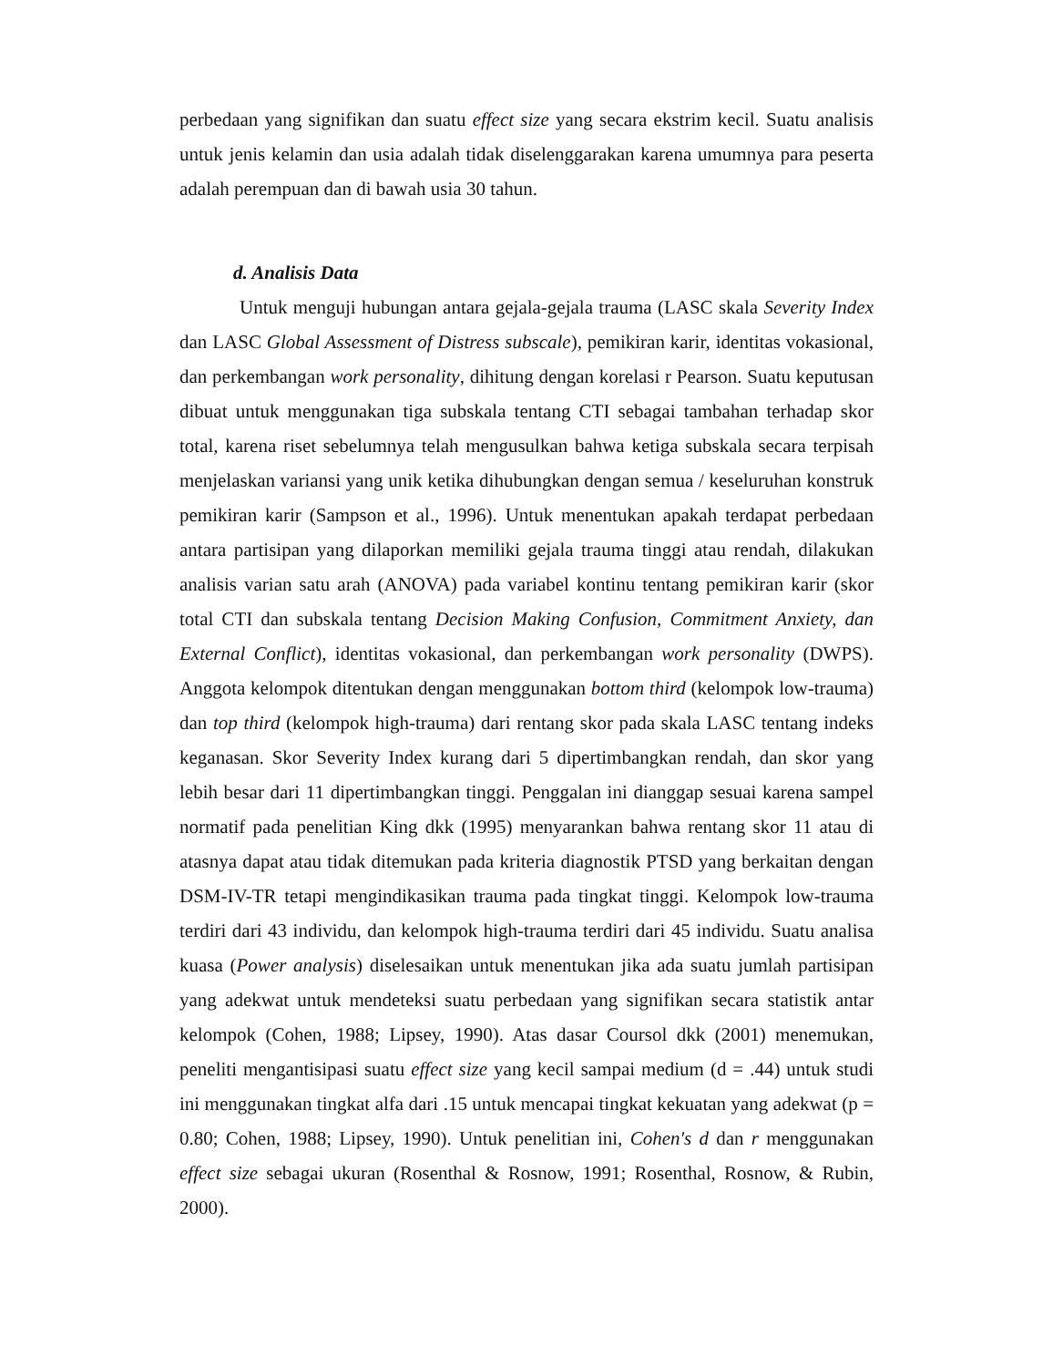perbedaan yang signifikan dan suatu effect size yang secara ekstrim kecil. Suatu analisis untuk jenis kelamin dan usia adalah tidak diselenggarakan karena umumnya para peserta adalah perempuan dan di bawah usia 30 tahun.
d. Analisis Data
Untuk menguji hubungan antara gejala-gejala trauma (LASC skala Severity Index dan LASC Global Assessment of Distress subscale), pemikiran karir, identitas vokasional, dan perkembangan work personality, dihitung dengan korelasi r Pearson. Suatu keputusan dibuat untuk menggunakan tiga subskala tentang CTI sebagai tambahan terhadap skor total, karena riset sebelumnya telah mengusulkan bahwa ketiga subskala secara terpisah menjelaskan variansi yang unik ketika dihubungkan dengan semua / keseluruhan konstruk pemikiran karir (Sampson et al., 1996). Untuk menentukan apakah terdapat perbedaan antara partisipan yang dilaporkan memiliki gejala trauma tinggi atau rendah, dilakukan analisis varian satu arah (ANOVA) pada variabel kontinu tentang pemikiran karir (skor total CTI dan subskala tentang Decision Making Confusion, Commitment Anxiety, dan External Conflict), identitas vokasional, dan perkembangan work personality (DWPS). Anggota kelompok ditentukan dengan menggunakan bottom third (kelompok low-trauma) dan top third (kelompok high-trauma) dari rentang skor pada skala LASC tentang indeks keganasan. Skor Severity Index kurang dari 5 dipertimbangkan rendah, dan skor yang lebih besar dari 11 dipertimbangkan tinggi. Penggalan ini dianggap sesuai karena sampel normatif pada penelitian King dkk (1995) menyarankan bahwa rentang skor 11 atau di atasnya dapat atau tidak ditemukan pada kriteria diagnostik PTSD yang berkaitan dengan DSM-IV-TR tetapi mengindikasikan trauma pada tingkat tinggi. Kelompok low-trauma terdiri dari 43 individu, dan kelompok high-trauma terdiri dari 45 individu. Suatu analisa kuasa (Power analysis) diselesaikan untuk menentukan jika ada suatu jumlah partisipan yang adekwat untuk mendeteksi suatu perbedaan yang signifikan secara statistik antar kelompok (Cohen, 1988; Lipsey, 1990). Atas dasar Coursol dkk (2001) menemukan, peneliti mengantisipasi suatu effect size yang kecil sampai medium (d = .44) untuk studi ini menggunakan tingkat alfa dari .15 untuk mencapai tingkat kekuatan yang adekwat (p = 0.80; Cohen, 1988; Lipsey, 1990). Untuk penelitian ini, Cohen's d dan r menggunakan effect size sebagai ukuran (Rosenthal & Rosnow, 1991; Rosenthal, Rosnow, & Rubin, 2000).